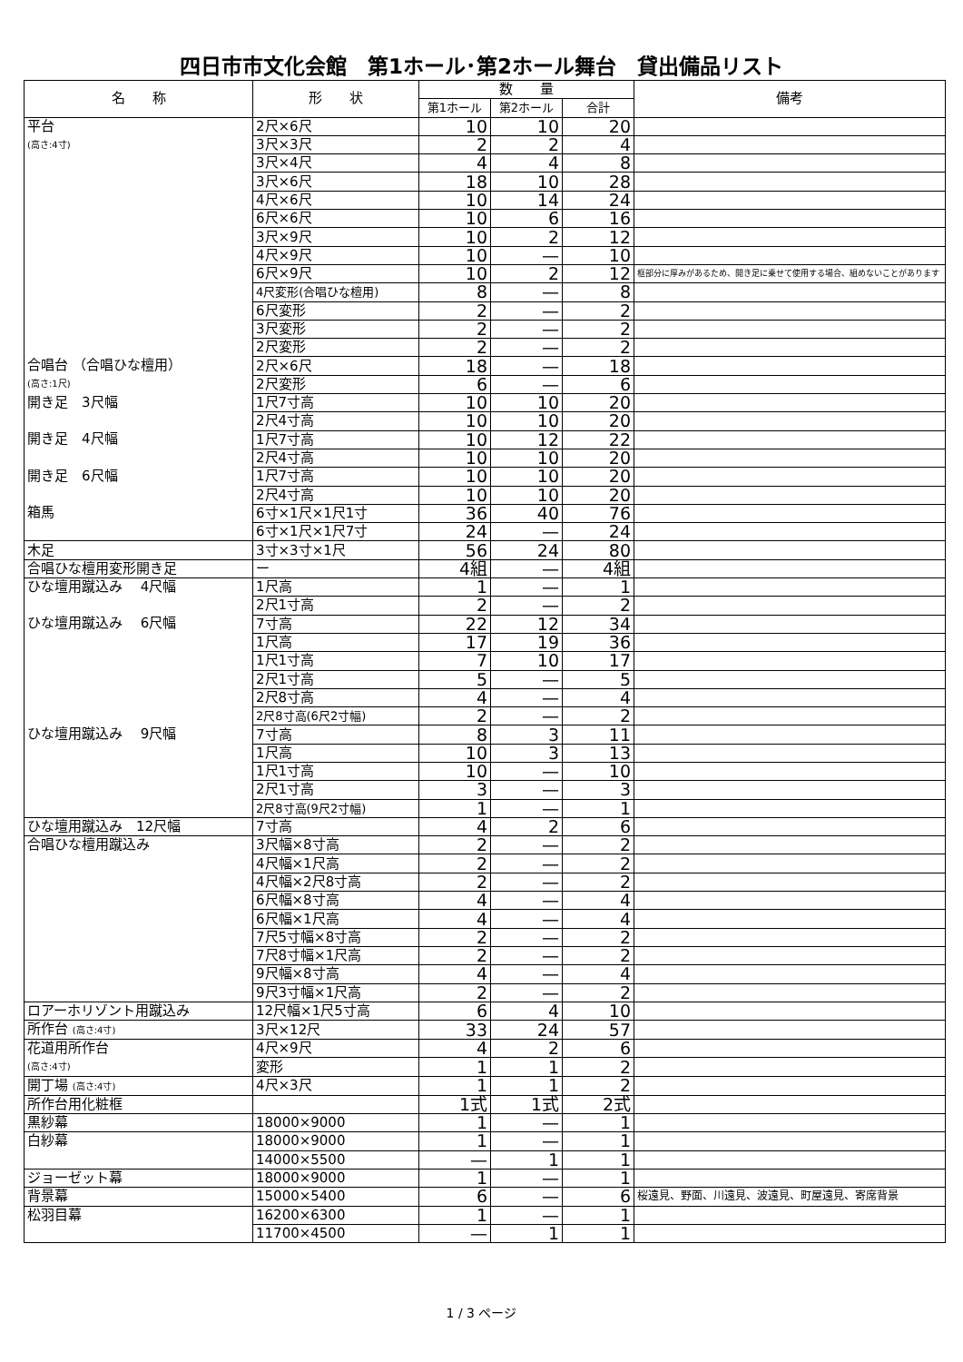四日市市文化会館　第1ホール･第2ホール舞台　貸出備品リスト
| 名 称 | 形 状 | 数 量 | | | 備考 |
| --- | --- | --- | --- | --- | --- |
| | | 第1ホール | 第2ホール | 合計 | |
| 平台 (高さ:4寸) | 2尺×6尺 | 10 | 10 | 20 | |
| | 3尺×3尺 | 2 | 2 | 4 | |
| | 3尺×4尺 | 4 | 4 | 8 | |
| | 3尺×6尺 | 18 | 10 | 28 | |
| | 4尺×6尺 | 10 | 14 | 24 | |
| | 6尺×6尺 | 10 | 6 | 16 | |
| | 3尺×9尺 | 10 | 2 | 12 | |
| | 4尺×9尺 | 10 | — | 10 | |
| | 6尺×9尺 | 10 | 2 | 12 | 框部分に厚みがあるため、開き足に乗せて使用する場合、組めないことがあります |
| | 4尺変形(合唱ひな檀用) | 8 | — | 8 | |
| | 6尺変形 | 2 | — | 2 | |
| | 3尺変形 | 2 | — | 2 | |
| | 2尺変形 | 2 | — | 2 | |
| 合唱台 （合唱ひな檀用） (高さ:1尺) | 2尺×6尺 | 18 | — | 18 | |
| | 2尺変形 | 6 | — | 6 | |
| 開き足 3尺幅 | 1尺7寸高 | 10 | 10 | 20 | |
| | 2尺4寸高 | 10 | 10 | 20 | |
| 開き足 4尺幅 | 1尺7寸高 | 10 | 12 | 22 | |
| | 2尺4寸高 | 10 | 10 | 20 | |
| 開き足 6尺幅 | 1尺7寸高 | 10 | 10 | 20 | |
| | 2尺4寸高 | 10 | 10 | 20 | |
| 箱馬 | 6寸×1尺×1尺1寸 | 36 | 40 | 76 | |
| | 6寸×1尺×1尺7寸 | 24 | — | 24 | |
| 木足 | 3寸×3寸×1尺 | 56 | 24 | 80 | |
| 合唱ひな檀用変形開き足 | ー | 4組 | — | 4組 | |
| ひな壇用蹴込み 4尺幅 | 1尺高 | 1 | — | 1 | |
| | 2尺1寸高 | 2 | — | 2 | |
| ひな壇用蹴込み 6尺幅 | 7寸高 | 22 | 12 | 34 | |
| | 1尺高 | 17 | 19 | 36 | |
| | 1尺1寸高 | 7 | 10 | 17 | |
| | 2尺1寸高 | 5 | — | 5 | |
| | 2尺8寸高 | 4 | — | 4 | |
| | 2尺8寸高(6尺2寸幅) | 2 | — | 2 | |
| ひな壇用蹴込み 9尺幅 | 7寸高 | 8 | 3 | 11 | |
| | 1尺高 | 10 | 3 | 13 | |
| | 1尺1寸高 | 10 | — | 10 | |
| | 2尺1寸高 | 3 | — | 3 | |
| | 2尺8寸高(9尺2寸幅) | 1 | — | 1 | |
| ひな壇用蹴込み 12尺幅 | 7寸高 | 4 | 2 | 6 | |
| 合唱ひな檀用蹴込み | 3尺幅×8寸高 | 2 | — | 2 | |
| | 4尺幅×1尺高 | 2 | — | 2 | |
| | 4尺幅×2尺8寸高 | 2 | — | 2 | |
| | 6尺幅×8寸高 | 4 | — | 4 | |
| | 6尺幅×1尺高 | 4 | — | 4 | |
| | 7尺5寸幅×8寸高 | 2 | — | 2 | |
| | 7尺8寸幅×1尺高 | 2 | — | 2 | |
| | 9尺幅×8寸高 | 4 | — | 4 | |
| | 9尺3寸幅×1尺高 | 2 | — | 2 | |
| ロアーホリゾント用蹴込み | 12尺幅×1尺5寸高 | 6 | 4 | 10 | |
| 所作台 (高さ:4寸) | 3尺×12尺 | 33 | 24 | 57 | |
| 花道用所作台 (高さ:4寸) | 4尺×9尺 | 4 | 2 | 6 | |
| | 変形 | 1 | 1 | 2 | |
| 開丁場 (高さ:4寸) | 4尺×3尺 | 1 | 1 | 2 | |
| 所作台用化粧框 | | 1式 | 1式 | 2式 | |
| 黒紗幕 | 18000×9000 | 1 | — | 1 | |
| 白紗幕 | 18000×9000 | 1 | — | 1 | |
| | 14000×5500 | — | 1 | 1 | |
| ジョーゼット幕 | 18000×9000 | 1 | — | 1 | |
| 背景幕 | 15000×5400 | 6 | — | 6 | 桜遠見、野面、川遠見、波遠見、町屋遠見、寄席背景 |
| 松羽目幕 | 16200×6300 | 1 | — | 1 | |
| | 11700×4500 | — | 1 | 1 | |
1 / 3 ページ